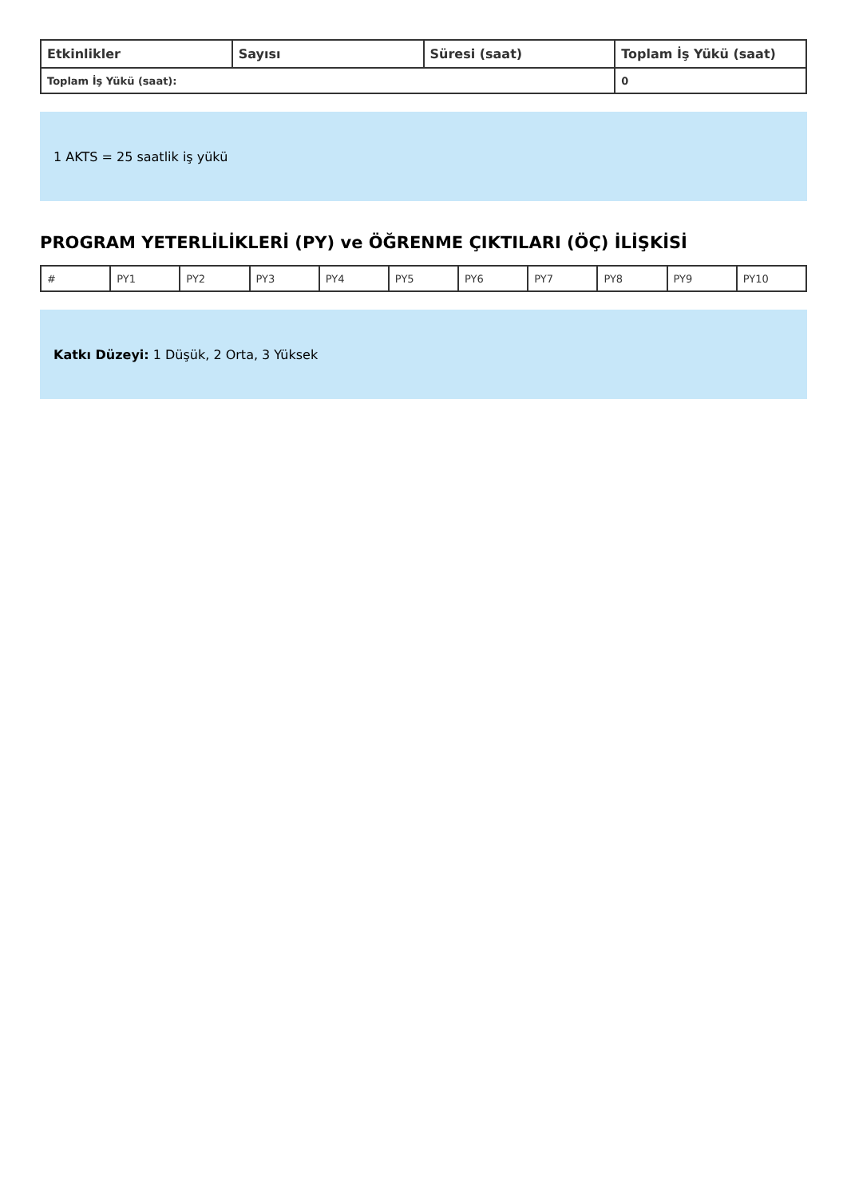| Etkinlikler | Sayısı | Süresi (saat) | Toplam İş Yükü (saat) |
| --- | --- | --- | --- |
| Toplam İş Yükü (saat): | | | 0 |
1 AKTS = 25 saatlik iş yükü
PROGRAM YETERLİLİKLERİ (PY) ve ÖĞRENME ÇIKTILARI (ÖÇ) İLİŞKİSİ
| # | PY1 | PY2 | PY3 | PY4 | PY5 | PY6 | PY7 | PY8 | PY9 | PY10 |
Katkı Düzeyi: 1 Düşük, 2 Orta, 3 Yüksek